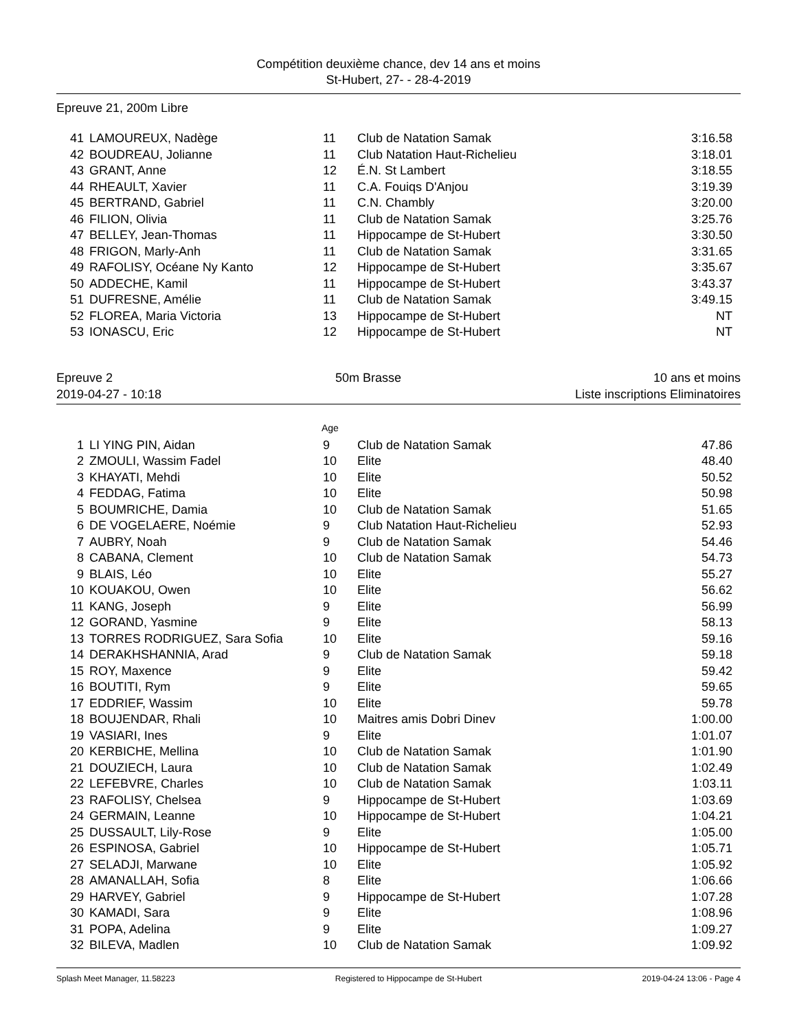Compétition deuxième chance, dev 14 ans et moins
St-Hubert, 27- - 28-4-2019
Epreuve 21, 200m Libre
| 41 | LAMOUREUX, Nadège | 11 | Club de Natation Samak | 3:16.58 |
| 42 | BOUDREAU, Jolianne | 11 | Club Natation Haut-Richelieu | 3:18.01 |
| 43 | GRANT, Anne | 12 | É.N. St Lambert | 3:18.55 |
| 44 | RHEAULT, Xavier | 11 | C.A. Fouiqs D'Anjou | 3:19.39 |
| 45 | BERTRAND, Gabriel | 11 | C.N. Chambly | 3:20.00 |
| 46 | FILION, Olivia | 11 | Club de Natation Samak | 3:25.76 |
| 47 | BELLEY, Jean-Thomas | 11 | Hippocampe de St-Hubert | 3:30.50 |
| 48 | FRIGON, Marly-Anh | 11 | Club de Natation Samak | 3:31.65 |
| 49 | RAFOLISY, Océane Ny Kanto | 12 | Hippocampe de St-Hubert | 3:35.67 |
| 50 | ADDECHE, Kamil | 11 | Hippocampe de St-Hubert | 3:43.37 |
| 51 | DUFRESNE, Amélie | 11 | Club de Natation Samak | 3:49.15 |
| 52 | FLOREA, Maria Victoria | 13 | Hippocampe de St-Hubert | NT |
| 53 | IONASCU, Eric | 12 | Hippocampe de St-Hubert | NT |
Epreuve 2
2019-04-27 - 10:18
50m Brasse 10 ans et moins
Liste inscriptions Eliminatoires
Age
| 1 | LI YING PIN, Aidan | 9 | Club de Natation Samak | 47.86 |
| 2 | ZMOULI, Wassim Fadel | 10 | Elite | 48.40 |
| 3 | KHAYATI, Mehdi | 10 | Elite | 50.52 |
| 4 | FEDDAG, Fatima | 10 | Elite | 50.98 |
| 5 | BOUMRICHE, Damia | 10 | Club de Natation Samak | 51.65 |
| 6 | DE VOGELAERE, Noémie | 9 | Club Natation Haut-Richelieu | 52.93 |
| 7 | AUBRY, Noah | 9 | Club de Natation Samak | 54.46 |
| 8 | CABANA, Clement | 10 | Club de Natation Samak | 54.73 |
| 9 | BLAIS, Léo | 10 | Elite | 55.27 |
| 10 | KOUAKOU, Owen | 10 | Elite | 56.62 |
| 11 | KANG, Joseph | 9 | Elite | 56.99 |
| 12 | GORAND, Yasmine | 9 | Elite | 58.13 |
| 13 | TORRES RODRIGUEZ, Sara Sofia | 10 | Elite | 59.16 |
| 14 | DERAKHSHANNIA, Arad | 9 | Club de Natation Samak | 59.18 |
| 15 | ROY, Maxence | 9 | Elite | 59.42 |
| 16 | BOUTITI, Rym | 9 | Elite | 59.65 |
| 17 | EDDRIEF, Wassim | 10 | Elite | 59.78 |
| 18 | BOUJENDAR, Rhali | 10 | Maitres amis Dobri Dinev | 1:00.00 |
| 19 | VASIARI, Ines | 9 | Elite | 1:01.07 |
| 20 | KERBICHE, Mellina | 10 | Club de Natation Samak | 1:01.90 |
| 21 | DOUZIECH, Laura | 10 | Club de Natation Samak | 1:02.49 |
| 22 | LEFEBVRE, Charles | 10 | Club de Natation Samak | 1:03.11 |
| 23 | RAFOLISY, Chelsea | 9 | Hippocampe de St-Hubert | 1:03.69 |
| 24 | GERMAIN, Leanne | 10 | Hippocampe de St-Hubert | 1:04.21 |
| 25 | DUSSAULT, Lily-Rose | 9 | Elite | 1:05.00 |
| 26 | ESPINOSA, Gabriel | 10 | Hippocampe de St-Hubert | 1:05.71 |
| 27 | SELADJI, Marwane | 10 | Elite | 1:05.92 |
| 28 | AMANALLAH, Sofia | 8 | Elite | 1:06.66 |
| 29 | HARVEY, Gabriel | 9 | Hippocampe de St-Hubert | 1:07.28 |
| 30 | KAMADI, Sara | 9 | Elite | 1:08.96 |
| 31 | POPA, Adelina | 9 | Elite | 1:09.27 |
| 32 | BILEVA, Madlen | 10 | Club de Natation Samak | 1:09.92 |
Splash Meet Manager, 11.58223 Registered to Hippocampe de St-Hubert 2019-04-24 13:06 - Page 4